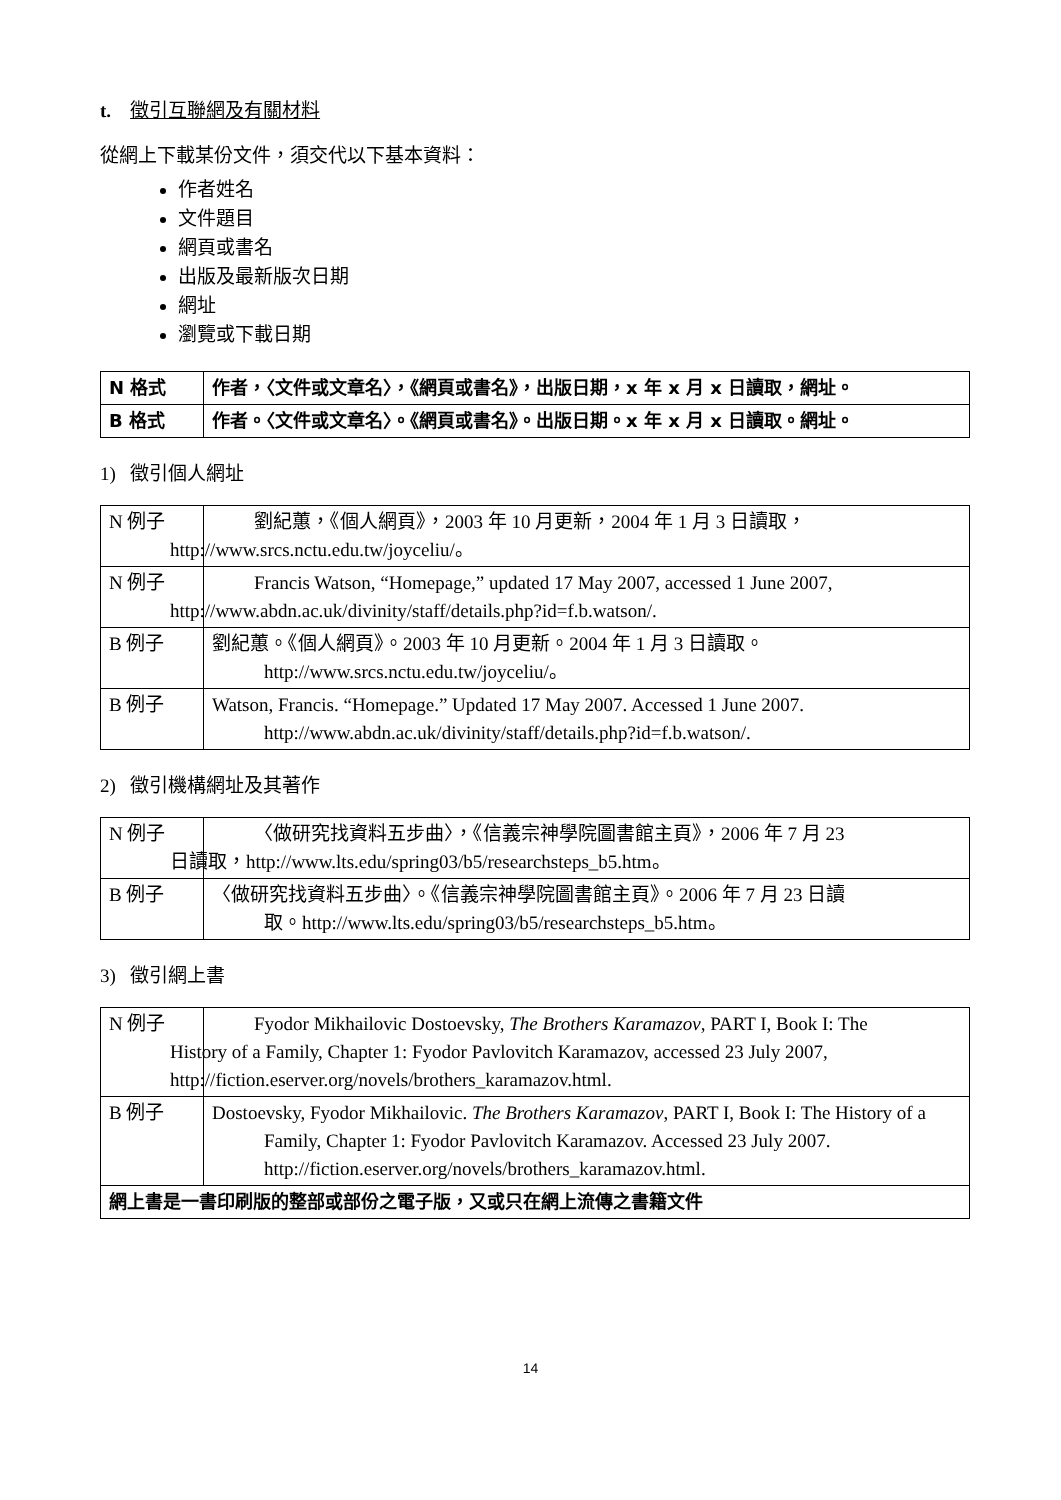t. 徵引互聯網及有關材料
從網上下載某份文件，須交代以下基本資料：
作者姓名
文件題目
網頁或書名
出版及最新版次日期
網址
瀏覽或下載日期
| N 格式 | 作者，〈文件或文章名〉，《網頁或書名》，出版日期，x 年 x 月 x 日讀取，網址。 |
| B 格式 | 作者。〈文件或文章名〉。《網頁或書名》。出版日期。x 年 x 月 x 日讀取。網址。 |
1) 徵引個人網址
| N 例子 | 劉紀蕙，《個人網頁》，2003 年 10 月更新，2004 年 1 月 3 日讀取， http://www.srcs.nctu.edu.tw/joyceliu/。 |
| N 例子 | Francis Watson, “Homepage,” updated 17 May 2007, accessed 1 June 2007, http://www.abdn.ac.uk/divinity/staff/details.php?id=f.b.watson/. |
| B 例子 | 劉紀蕙。《個人網頁》。2003 年 10 月更新。2004 年 1 月 3 日讀取。 http://www.srcs.nctu.edu.tw/joyceliu/。 |
| B 例子 | Watson, Francis. “Homepage.” Updated 17 May 2007. Accessed 1 June 2007. http://www.abdn.ac.uk/divinity/staff/details.php?id=f.b.watson/. |
2) 徵引機構網址及其著作
| N 例子 | 〈做研究找資料五步曲〉，《信義宗神學院圖書館主頁》，2006 年 7 月 23 日讀取，http://www.lts.edu/spring03/b5/researchsteps_b5.htm。 |
| B 例子 | 〈做研究找資料五步曲〉。《信義宗神學院圖書館主頁》。2006 年 7 月 23 日讀 取。http://www.lts.edu/spring03/b5/researchsteps_b5.htm。 |
3) 徵引網上書
| N 例子 | Fyodor Mikhailovic Dostoevsky, The Brothers Karamazov , PART I, Book I: The History of a Family, Chapter 1: Fyodor Pavlovitch Karamazov, accessed 23 July 2007, http://fiction.eserver.org/novels/brothers_karamazov.html. |
| B 例子 | Dostoevsky, Fyodor Mikhailovic. The Brothers Karamazov , PART I, Book I: The History of a Family, Chapter 1: Fyodor Pavlovitch Karamazov. Accessed 23 July 2007. http://fiction.eserver.org/novels/brothers_karamazov.html. |
| 網上書是一書印刷版的整部或部份之電子版，又或只在網上流傳之書籍文件 | |
14